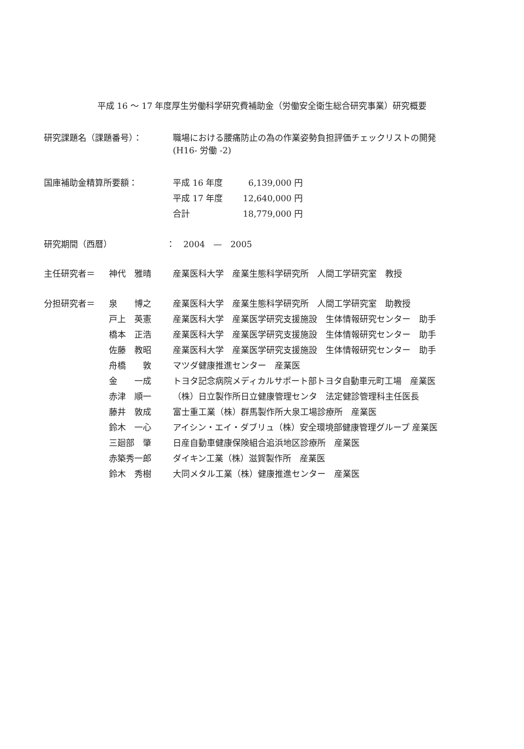平成 16 ～ 17 年度厚生労働科学研究費補助金（労働安全衛生総合研究事業）研究概要
| 研究課題名（課題番号）： | 職場における腰痛防止の為の作業姿勢負担評価チェックリストの開発 (H16- 労働 -2) |
| 国庫補助金精算所要額： | 平成 16 年度 | 6,139,000 円 |
| | 平成 17 年度 | 12,640,000 円 |
| | 合計 | 18,779,000 円 |
| 研究期間（西暦） | ： 2004 — 2005 |
| 主任研究者＝ | 神代 雅晴 | 産業医科大学 産業生態科学研究所 人間工学研究室 教授 |
| 分担研究者＝ | 泉 博之 | 産業医科大学 産業生態科学研究所 人間工学研究室 助教授 |
| | 戸上 英憲 | 産業医科大学 産業医学研究支援施設 生体情報研究センター 助手 |
| | 橋本 正浩 | 産業医科大学 産業医学研究支援施設 生体情報研究センター 助手 |
| | 佐藤 教昭 | 産業医科大学 産業医学研究支援施設 生体情報研究センター 助手 |
| | 舟橋 敦 | マツダ健康推進センター 産業医 |
| | 金 一成 | トヨタ記念病院メディカルサポート部トヨタ自動車元町工場 産業医 |
| | 赤津 順一 | （株）日立製作所日立健康管理センタ 法定健診管理科主任医長 |
| | 藤井 敦成 | 富士重工業（株）群馬製作所大泉工場診療所 産業医 |
| | 鈴木 一心 | アイシン・エイ・ダブリュ（株）安全環境部健康管理グループ 産業医 |
| | 三廻部 肇 | 日産自動車健康保険組合追浜地区診療所 産業医 |
| | 赤築秀一郎 | ダイキン工業（株）滋賀製作所 産業医 |
| | 鈴木 秀樹 | 大同メタル工業（株）健康推進センター 産業医 |